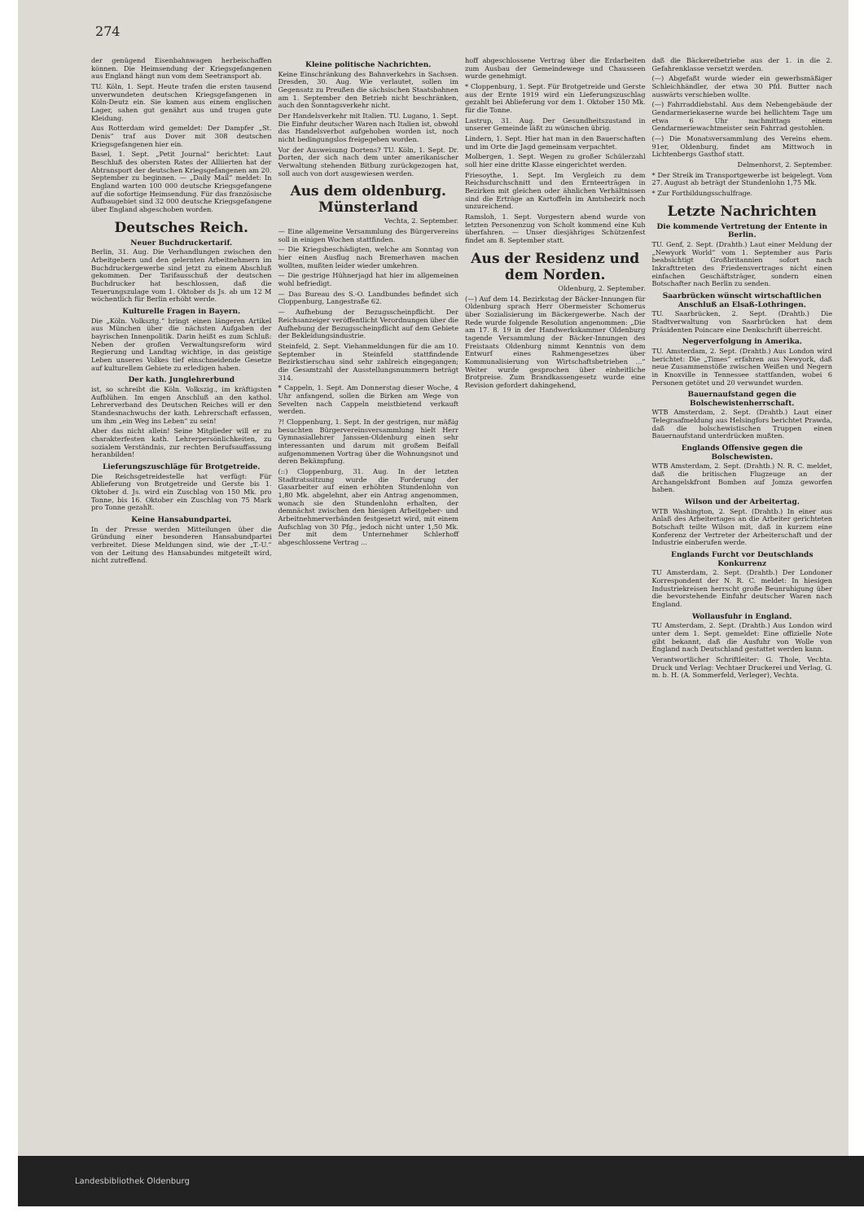274
der genügend Eisenbahnwagen herbeischaffen können. Die Heimsendung der Kriegsgefangenen aus England hängt nun vom dem Seetransport ab.
TU. Köln, 1. Sept. Heute trafen die ersten tausend unverwundeten deutschen Kriegsgefangenen in Köln-Deutz ein. Sie kamen aus einem englischen Lager, sahen gut genährt aus und trugen gute Kleidung.
Aus Rotterdam wird gemeldet: Der Dampfer „St. Denis“ traf aus Dover mit 308 deutschen Kriegsgefangenen hier ein.
Basel, 1. Sept. „Petit Journal“ berichtet: Laut Beschluß des obersten Rates der Alliierten hat der Abtransport der deutschen Kriegsgefangenen am 20. September zu beginnen. — „Daily Mail“ meldet: In England warten 100 000 deutsche Kriegsgefangene auf die sofortige Heimsendung. Für das französische Aufbaugebiet sind 32 000 deutsche Kriegsgefangene über England abgeschoben worden.
Deutsches Reich.
Neuer Buchdruckertarif.
Berlin, 31. Aug. Die Verhandlungen zwischen den Arbeitgebern und den gelernten Arbeitnehmern im Buchdruckergewerbe sind jetzt zu einem Abschluß gekommen. Der Tarifausschuß der deutschen Buchdrucker hat beschlossen, daß die Teuerungszulage vom 1. Oktober ds Js. ab um 12 M wöchentlich für Berlin erhöht werde.
Kulturelle Fragen in Bayern.
Die „Köln. Volksztg.“ bringt einen längeren Artikel aus München über die nächsten Aufgaben der bayrischen Innenpolitik. Darin heißt es zum Schluß: Neben der großen Verwaltungsreform wird Regierung und Landtag wichtige, in das geistige Leben unseres Volkes tief einschneidende Gesetze auf kulturellem Gebiete zu erledigen haben.
Der kath. Junglehrerbund
ist, so schreibt die Köln. Volkszig., im kräftigsten Aufblühen. Im engen Anschluß an den kathol. Lehrerverband des Deutschen Reiches will er den Standesnachwuchs der kath. Lehrerschaft erfassen, um ihm „ein Weg ins Leben“ zu sein!
Aber das nicht allein! Seine Mitglieder will er zu charakterfesten kath. Lehrerpersönlichkeiten, zu sozialem Verständnis, zur rechten Berufsauffassung heranbilden!
Lieferungszuschläge für Brotgetreide.
Die Reichsgetreidestelle hat verfügt: Für Ablieferung von Brotgetreide und Gerste bis 1. Oktober d. Js. wird ein Zuschlag von 150 Mk. pro Tonne, bis 16. Oktober ein Zuschlag von 75 Mark pro Tonne gezahlt.
Keine Hansabundpartei.
In der Presse werden Mitteilungen über die Gründung einer besonderen Hansabundpartei verbreitet. Diese Meldungen sind, wie der „T.-U.“ von der Leitung des Hansabundes mitgeteilt wird, nicht zutreffend.
Kleine politische Nachrichten.
Keine Einschränkung des Bahnverkehrs in Sachsen. Dresden, 30. Aug. Wie verlautet, sollen im Gegensatz zu Preußen die sächsischen Staatsbahnen am 1. September den Betrieb nicht beschränken, auch den Sonntagsverkehr nicht.
Der Handelsverkehr mit Italien. TU. Lugano, 1. Sept. Die Einfuhr deutscher Waren nach Italien ist, obwohl das Handelsverbot aufgehoben worden ist, noch nicht bedingungslos freigegeben worden.
Vor der Ausweisung Dortens? TU. Köln, 1. Sept. Dr. Dorten, der sich nach dem unter amerikanischer Verwaltung stehenden Bitburg zurückgezogen hat, soll auch von dort ausgewiesen werden.
Aus dem oldenburg. Münsterland
Vechta, 2. September.
— Eine allgemeine Versammlung des Bürgervereins soll in einigen Wochen stattfinden.
— Die Kriegsbeschädigten, welche am Sonntag von hier einen Ausflug nach Bremerhaven machen wollten, mußten leider wieder umkehren.
— Die gestrige Hühnerjagd hat hier im allgemeinen wohl befriedigt.
— Das Bureau des S.-O. Landbundes befindet sich Cloppenburg, Langestraße 62.
— Aufhebung der Bezugsscheinpflicht. Der Reichsanzeiger veröffentlicht Verordnungen über die Aufhebung der Bezugsscheinpflicht auf dem Gebiete der Bekleidungsindustrie.
Steinfeld, 2. Sept. Viehanmeldungen für die am 10. September in Steinfeld stattfindende Bezirkstierschau sind sehr zahlreich eingegangen; die Gesamtzahl der Ausstellungsnummern beträgt 314.
* Cappeln, 1. Sept. Am Donnerstag dieser Woche, 4 Uhr anfangend, sollen die Birken am Wege von Sevelten nach Cappeln meistbietend verkauft werden.
?! Cloppenburg, 1. Sept. In der gestrigen, nur mäßig besuchten Bürgervereinsversammlung hielt Herr Gymnasiallehrer Janssen-Oldenburg einen sehr interessanten und darum mit großem Beifall aufgenommenen Vortrag über die Wohnungsnot und deren Bekämpfung.
(::) Cloppenburg, 31. Aug. In der letzten Stadtratssitzung wurde die Forderung der Gasarbeiter auf einen erhöhten Stundenlohn von 1,80 Mk. abgelehnt, aber ein Antrag angenommen, wonach sie den Stundenlohn erhalten, der demnächst zwischen den hiesigen Arbeitgeber- und Arbeitnehmerverbänden festgesetzt wird, mit einem Aufschlag von 30 Pfg., jedoch nicht unter 1,50 Mk. Der mit dem Unternehmer Schlerhoff abgeschlossene Vertrag ...
hoff abgeschlossene Vertrag über die Erdarbeiten zum Ausbau der Gemeindewege und Chausseen wurde genehmigt.
* Cloppenburg, 1. Sept. Für Brotgetreide und Gerste aus der Ernte 1919 wird ein Lieferungszuschlag gezahlt bei Ablieferung vor dem 1. Oktober 150 Mk. für die Tonne.
Lastrup, 31. Aug. Der Gesundheitszustand in unserer Gemeinde läßt zu wünschen übrig.
Lindern, 1. Sept. Hier hat man in den Bauerschaften und im Orte die Jagd gemeinsam verpachtet.
Molbergen, 1. Sept. Wegen zu großer Schülerzahl soll hier eine dritte Klasse eingerichtet werden.
Friesoythe, 1. Sept. Im Vergleich zu dem Reichsdurchschnitt und den Ernteerträgen in Bezirken mit gleichen oder ähnlichen Verhältnissen sind die Erträge an Kartoffeln im Amtsbezirk noch unzureichend.
Ramsloh, 1. Sept. Vorgestern abend wurde von letzten Personenzug von Scholt kommend eine Kuh überfahren. — Unser diesjähriges Schützenfest findet am 8. September statt.
Aus der Residenz und dem Norden.
Oldenburg, 2. September.
(—) Auf dem 14. Bezirkstag der Bäcker-Innungen für Oldenburg sprach Herr Obermeister Schomerus über Sozialisierung im Bäckergewerbe. Nach der Rede wurde folgende Resolution angenommen: „Die am 17. 8. 19 in der Handwerkskammer Oldenburg tagende Versammlung der Bäcker-Innungen des Freistaats Oldenburg nimmt Kenntnis von dem Entwurf eines Rahmengesetzes über Kommunalisierung von Wirtschaftsbetrieben ...“ Weiter wurde gesprochen über einheitliche Brotpreise. Zum Brandkassengesetz wurde eine Revision gefordert dahingehend,
daß die Bäckereibetriebe aus der 1. in die 2. Gefahrenklasse versetzt werden.
(—) Abgefaßt wurde wieder ein gewerbsmäßiger Schleichhändler, der etwa 30 Pfd. Butter nach auswärts verschieben wollte.
(—) Fahrraddiebstahl. Aus dem Nebengebäude der Gendarmeriekaserne wurde bei hellichtem Tage um etwa 6 Uhr nachmittags einem Gendarmeriewachtmeister sein Fahrrad gestohlen.
(—) Die Monatsversammlung des Vereins ehem. 91er, Oldenburg, findet am Mittwoch in Lichtenbergs Gasthof statt.
Delmenhorst, 2. September.
* Der Streik im Transportgewerbe ist beigelegt. Vom 27. August ab beträgt der Stundenlohn 1,75 Mk.
* Zur Fortbildungsschulfrage.
Letzte Nachrichten
Die kommende Vertretung der Entente in Berlin.
TU. Genf, 2. Sept. (Drahtb.) Laut einer Meldung der „Newyork World“ vom 1. September aus Paris beabsichtigt Großbritannien sofort nach Inkrafttreten des Friedensvertrages nicht einen einfachen Geschäftsträger, sondern einen Botschafter nach Berlin zu senden.
Saarbrücken wünscht wirtschaftlichen Anschluß an Elsaß-Lothringen.
TU. Saarbrücken, 2. Sept. (Drahtb.) Die Stadtverwaltung von Saarbrücken hat dem Präsidenten Poincare eine Denkschrift überreicht.
Negerverfolgung in Amerika.
TU. Amsterdam, 2. Sept. (Drahtb.) Aus London wird berichtet: Die „Times“ erfahren aus Newyork, daß neue Zusammenstöße zwischen Weißen und Negern in Knoxville in Tennessee stattfanden, wobei 6 Personen getötet und 20 verwundet wurden.
Bauernaufstand gegen die Bolschewistenherrschaft.
WTB Amsterdam, 2. Sept. (Drahtb.) Laut einer Telegraafmeldung aus Helsingfors berichtet Prawda, daß die bolschewistischen Truppen einen Bauernaufstand unterdrücken mußten.
Englands Offensive gegen die Bolschewisten.
WTB Amsterdam, 2. Sept. (Drahtb.) N. R. C. meldet, daß die britischen Flugzeuge an der Archangelskfront Bomben auf Jomza geworfen haben.
Wilson und der Arbeitertag.
WTB Washington, 2. Sept. (Drahtb.) In einer aus Anlaß des Arbeitertages an die Arbeiter gerichteten Botschaft teilte Wilson mit, daß in kurzem eine Konferenz der Vertreter der Arbeiterschaft und der Industrie einberufen werde.
Englands Furcht vor Deutschlands Konkurrenz
TU Amsterdam, 2. Sept. (Drahtb.) Der Londoner Korrespondent der N. R. C. meldet: In hiesigen Industriekreisen herrscht große Beunruhigung über die bevorstehende Einfuhr deutscher Waren nach England.
Wollausfuhr in England.
TU Amsterdam, 2. Sept. (Drahtb.) Aus London wird unter dem 1. Sept. gemeldet: Eine offizielle Note gibt bekannt, daß die Ausfuhr von Wolle von England nach Deutschland gestattet werden kann.
Verantwortlicher Schriftleiter: G. Thole, Vechta. Druck und Verlag: Vechtaer Druckerei und Verlag, G. m. b. H. (A. Sommerfeld, Verleger), Vechta.
Landesbibliothek Oldenburg